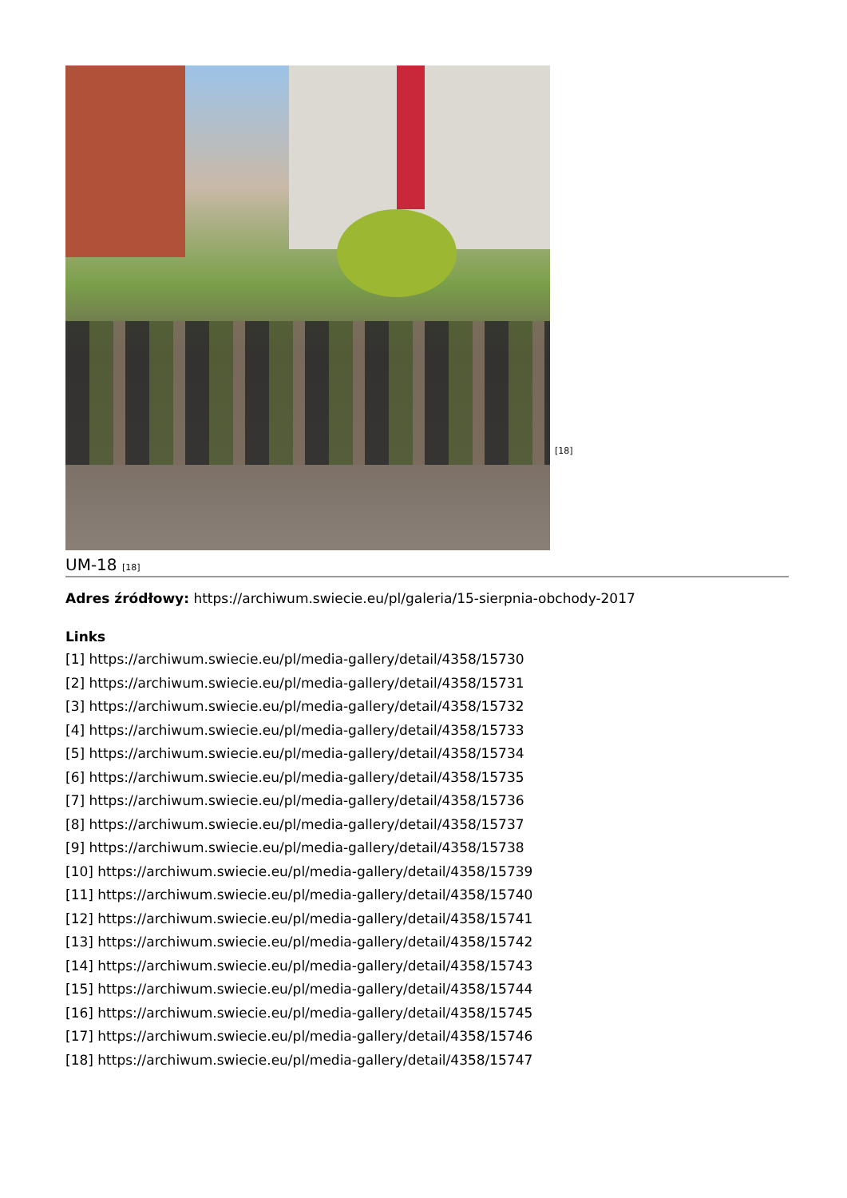[18]
UM-18 [18]
Adres źródłowy: https://archiwum.swiecie.eu/pl/galeria/15-sierpnia-obchody-2017
Links
[1] https://archiwum.swiecie.eu/pl/media-gallery/detail/4358/15730
[2] https://archiwum.swiecie.eu/pl/media-gallery/detail/4358/15731
[3] https://archiwum.swiecie.eu/pl/media-gallery/detail/4358/15732
[4] https://archiwum.swiecie.eu/pl/media-gallery/detail/4358/15733
[5] https://archiwum.swiecie.eu/pl/media-gallery/detail/4358/15734
[6] https://archiwum.swiecie.eu/pl/media-gallery/detail/4358/15735
[7] https://archiwum.swiecie.eu/pl/media-gallery/detail/4358/15736
[8] https://archiwum.swiecie.eu/pl/media-gallery/detail/4358/15737
[9] https://archiwum.swiecie.eu/pl/media-gallery/detail/4358/15738
[10] https://archiwum.swiecie.eu/pl/media-gallery/detail/4358/15739
[11] https://archiwum.swiecie.eu/pl/media-gallery/detail/4358/15740
[12] https://archiwum.swiecie.eu/pl/media-gallery/detail/4358/15741
[13] https://archiwum.swiecie.eu/pl/media-gallery/detail/4358/15742
[14] https://archiwum.swiecie.eu/pl/media-gallery/detail/4358/15743
[15] https://archiwum.swiecie.eu/pl/media-gallery/detail/4358/15744
[16] https://archiwum.swiecie.eu/pl/media-gallery/detail/4358/15745
[17] https://archiwum.swiecie.eu/pl/media-gallery/detail/4358/15746
[18] https://archiwum.swiecie.eu/pl/media-gallery/detail/4358/15747